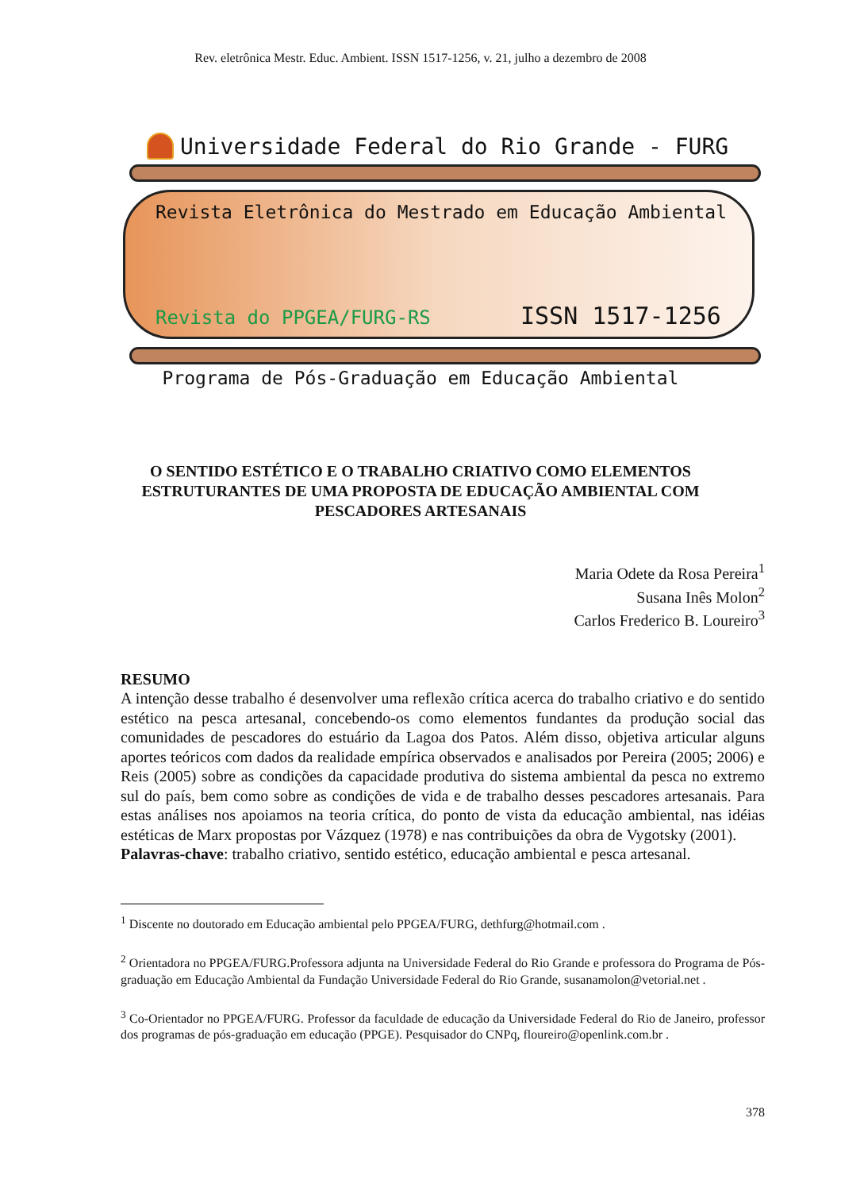Rev. eletrônica Mestr. Educ. Ambient. ISSN 1517-1256, v. 21, julho a dezembro de 2008
Universidade Federal do Rio Grande - FURG
Revista Eletrônica do Mestrado em Educação Ambiental
Revista do PPGEA/FURG-RS ISSN 1517-1256
Programa de Pós-Graduação em Educação Ambiental
O SENTIDO ESTÉTICO E O TRABALHO CRIATIVO COMO ELEMENTOS ESTRUTURANTES DE UMA PROPOSTA DE EDUCAÇÃO AMBIENTAL COM PESCADORES ARTESANAIS
Maria Odete da Rosa Pereira<sup>1</sup>
Susana Inês Molon<sup>2</sup>
Carlos Frederico B. Loureiro<sup>3</sup>
RESUMO
A intenção desse trabalho é desenvolver uma reflexão crítica acerca do trabalho criativo e do sentido estético na pesca artesanal, concebendo-os como elementos fundantes da produção social das comunidades de pescadores do estuário da Lagoa dos Patos. Além disso, objetiva articular alguns aportes teóricos com dados da realidade empírica observados e analisados por Pereira (2005; 2006) e Reis (2005) sobre as condições da capacidade produtiva do sistema ambiental da pesca no extremo sul do país, bem como sobre as condições de vida e de trabalho desses pescadores artesanais. Para estas análises nos apoiamos na teoria crítica, do ponto de vista da educação ambiental, nas idéias estéticas de Marx propostas por Vázquez (1978) e nas contribuições da obra de Vygotsky (2001).
Palavras-chave: trabalho criativo, sentido estético, educação ambiental e pesca artesanal.
<sup>1</sup> Discente no doutorado em Educação ambiental pelo PPGEA/FURG, dethfurg@hotmail.com .
<sup>2</sup> Orientadora no PPGEA/FURG.Professora adjunta na Universidade Federal do Rio Grande e professora do Programa de Pós-graduação em Educação Ambiental da Fundação Universidade Federal do Rio Grande, susanamolon@vetorial.net .
<sup>3</sup> Co-Orientador no PPGEA/FURG. Professor da faculdade de educação da Universidade Federal do Rio de Janeiro, professor dos programas de pós-graduação em educação (PPGE). Pesquisador do CNPq, floureiro@openlink.com.br .
378